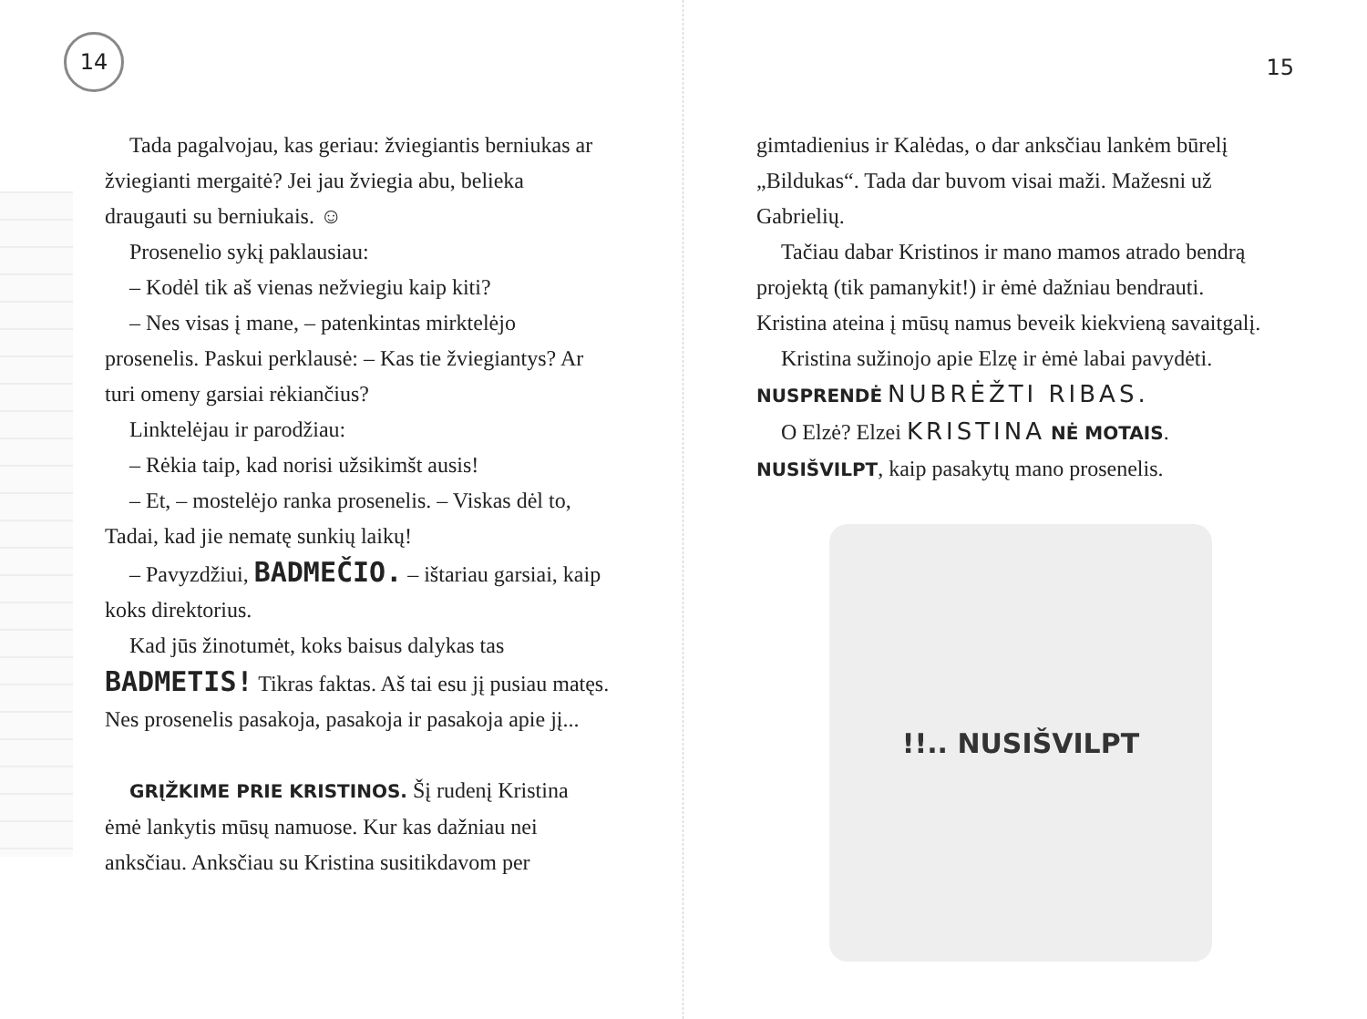14
Tada pagalvojau, kas geriau: žviegiantis berniukas ar žviegianti mergaitė? Jei jau žviegia abu, belieka draugauti su berniukais. ☺
Prosenelio sykį paklausiau:
– Kodėl tik aš vienas nežviegiu kaip kiti?
– Nes visas į mane, – patenkintas mirktelėjo prosenelis. Paskui perklausė: – Kas tie žviegiantys? Ar turi omeny garsiai rėkiančius?
Linktelėjau ir parodžiau:
– Rėkia taip, kad norisi užsikimšt ausis!
– Et, – mostelėjo ranka prosenelis. – Viskas dėl to, Tadai, kad jie nematę sunkių laikų!
– Pavyzdžiui, BADMEČIO. – ištariau garsiai, kaip koks direktorius.
Kad jūs žinotumėt, koks baisus dalykas tas BADMETIS! Tikras faktas. Aš tai esu jį pusiau matęs. Nes prosenelis pasakoja, pasakoja ir pasakoja apie jį...
GRĮŽKIME PRIE KRISTINOS. Šį rudenį Kristina ėmė lankytis mūsų namuose. Kur kas dažniau nei anksčiau. Anksčiau su Kristina susitikdavom per
15
gimtadienius ir Kalėdas, o dar anksčiau lankėm būrelį „Bildukas“. Tada dar buvom visai maži. Mažesni už Gabrielių.
Tačiau dabar Kristinos ir mano mamos atrado bendrą projektą (tik pamanykit!) ir ėmė dažniau bendrauti. Kristina ateina į mūsų namus beveik kiekvieną savaitgalį.
Kristina sužinojo apie Elzę ir ėmė labai pavydėti. NUSPRENDĖ NUBRĖŽTI RIBAS.
O Elzė? Elzei KRISTINA NĖ MOTAIS. NUSIŠVILPT, kaip pasakytų mano prosenelis.
!!.. NUSIŠVILPT